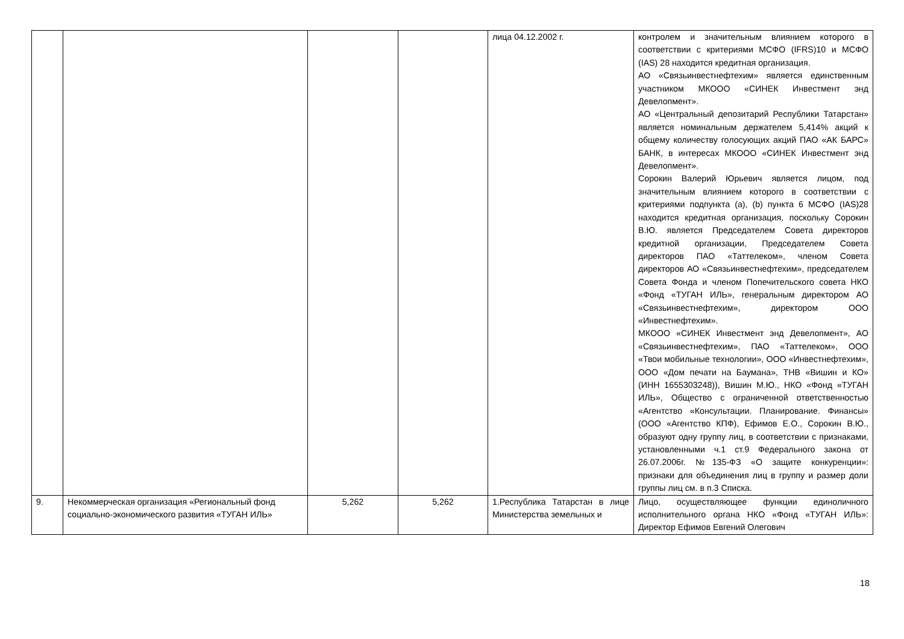| | | | | лица 04.12.2002 г. | контролем и значительным влиянием которого в соответствии с критериями МСФО (IFRS)10 и МСФО (IAS) 28 находится кредитная организация. АО «Связьинвестнефтехим» является единственным участником МКООО «СИНЕК Инвестмент энд Девелопмент». АО «Центральный депозитарий Республики Татарстан» является номинальным держателем 5,414% акций к общему количеству голосующих акций ПАО «АК БАРС» БАНК, в интересах МКООО «СИНЕК Инвестмент энд Девелопмент». Сорокин Валерий Юрьевич является лицом, под значительным влиянием которого в соответствии с критериями подпункта (a), (b) пункта 6 МСФО (IAS)28 находится кредитная организация, поскольку Сорокин В.Ю. является Председателем Совета директоров кредитной организации, Председателем Совета директоров ПАО «Таттелеком», членом Совета директоров АО «Связьинвестнефтехим», председателем Совета Фонда и членом Попечительского совета НКО «Фонд «ТУГАН ИЛЬ», генеральным директором АО «Связьинвестнефтехим», директором ООО «Инвестнефтехим». МКООО «СИНЕК Инвестмент энд Девелопмент», АО «Связьинвестнефтехим», ПАО «Таттелеком», ООО «Твои мобильные технологии», ООО «Инвестнефтехим», ООО «Дом печати на Баумана», ТНВ «Вишин и КО» (ИНН 1655303248)), Вишин М.Ю., НКО «Фонд «ТУГАН ИЛЬ», Общество с ограниченной ответственностью «Агентство «Консультации. Планирование. Финансы» (ООО «Агентство КПФ), Ефимов Е.О., Сорокин В.Ю., образуют одну группу лиц, в соответствии с признаками, установленными ч.1 ст.9 Федерального закона от 26.07.2006г. №135-ФЗ «О защите конкуренции»: признаки для объединения лиц в группу и размер доли группы лиц см. в п.3 Списка. |
| 9. | Некоммерческая организация «Региональный фонд социально-экономического развития «ТУГАН ИЛЬ» | 5,262 | 5,262 | 1.Республика Татарстан в лице Министерства земельных и | Лицо, осуществляющее функции единоличного исполнительного органа НКО «Фонд «ТУГАН ИЛЬ»: Директор Ефимов Евгений Олегович |
18